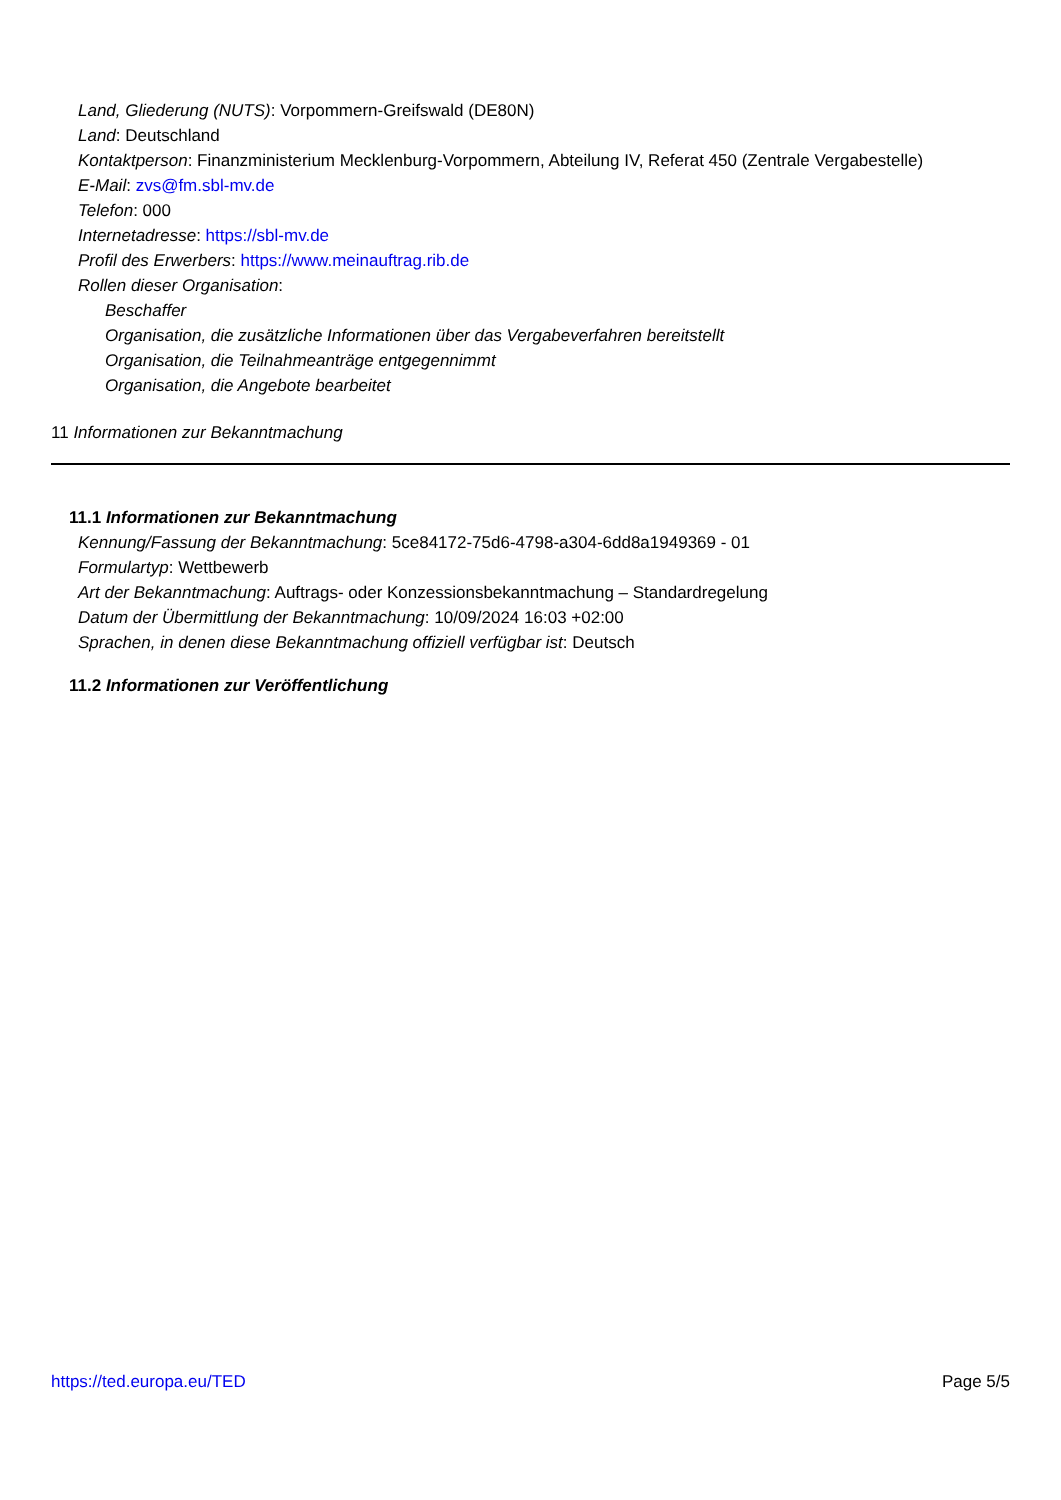Land, Gliederung (NUTS): Vorpommern-Greifswald (DE80N)
Land: Deutschland
Kontaktperson: Finanzministerium Mecklenburg-Vorpommern, Abteilung IV, Referat 450 (Zentrale Vergabestelle)
E-Mail: zvs@fm.sbl-mv.de
Telefon: 000
Internetadresse: https://sbl-mv.de
Profil des Erwerbers: https://www.meinauftrag.rib.de
Rollen dieser Organisation:
Beschaffer
Organisation, die zusätzliche Informationen über das Vergabeverfahren bereitstellt
Organisation, die Teilnahmeanträge entgegennimmt
Organisation, die Angebote bearbeitet
11 Informationen zur Bekanntmachung
11.1 Informationen zur Bekanntmachung
Kennung/Fassung der Bekanntmachung: 5ce84172-75d6-4798-a304-6dd8a1949369 - 01
Formulartyp: Wettbewerb
Art der Bekanntmachung: Auftrags- oder Konzessionsbekanntmachung – Standardregelung
Datum der Übermittlung der Bekanntmachung: 10/09/2024 16:03 +02:00
Sprachen, in denen diese Bekanntmachung offiziell verfügbar ist: Deutsch
11.2 Informationen zur Veröffentlichung
https://ted.europa.eu/TED Page 5/5